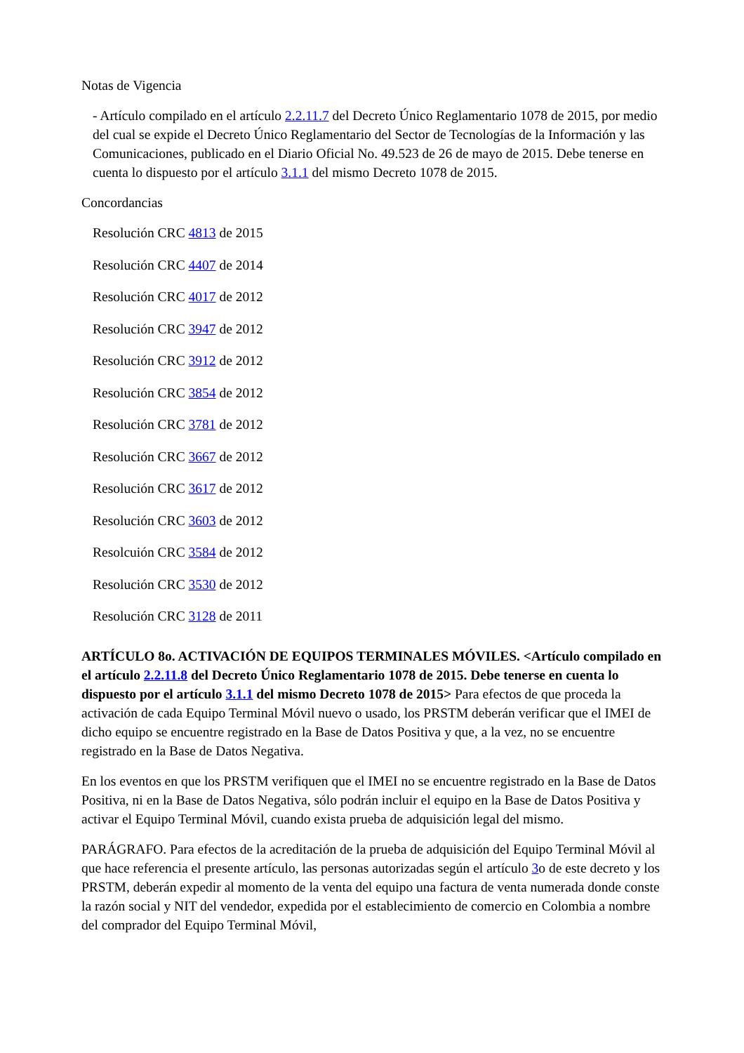Notas de Vigencia
- Artículo compilado en el artículo 2.2.11.7 del Decreto Único Reglamentario 1078 de 2015, por medio del cual se expide el Decreto Único Reglamentario del Sector de Tecnologías de la Información y las Comunicaciones, publicado en el Diario Oficial No. 49.523 de 26 de mayo de 2015. Debe tenerse en cuenta lo dispuesto por el artículo 3.1.1 del mismo Decreto 1078 de 2015.
Concordancias
Resolución CRC 4813 de 2015
Resolución CRC 4407 de 2014
Resolución CRC 4017 de 2012
Resolución CRC 3947 de 2012
Resolución CRC 3912 de 2012
Resolución CRC 3854 de 2012
Resolución CRC 3781 de 2012
Resolución CRC 3667 de 2012
Resolución CRC 3617 de 2012
Resolución CRC 3603 de 2012
Resolcuión CRC 3584 de 2012
Resolución CRC 3530 de 2012
Resolución CRC 3128 de 2011
ARTÍCULO 8o. ACTIVACIÓN DE EQUIPOS TERMINALES MÓVILES. <Artículo compilado en el artículo 2.2.11.8 del Decreto Único Reglamentario 1078 de 2015. Debe tenerse en cuenta lo dispuesto por el artículo 3.1.1 del mismo Decreto 1078 de 2015> Para efectos de que proceda la activación de cada Equipo Terminal Móvil nuevo o usado, los PRSTM deberán verificar que el IMEI de dicho equipo se encuentre registrado en la Base de Datos Positiva y que, a la vez, no se encuentre registrado en la Base de Datos Negativa.
En los eventos en que los PRSTM verifiquen que el IMEI no se encuentre registrado en la Base de Datos Positiva, ni en la Base de Datos Negativa, sólo podrán incluir el equipo en la Base de Datos Positiva y activar el Equipo Terminal Móvil, cuando exista prueba de adquisición legal del mismo.
PARÁGRAFO. Para efectos de la acreditación de la prueba de adquisición del Equipo Terminal Móvil al que hace referencia el presente artículo, las personas autorizadas según el artículo 3o de este decreto y los PRSTM, deberán expedir al momento de la venta del equipo una factura de venta numerada donde conste la razón social y NIT del vendedor, expedida por el establecimiento de comercio en Colombia a nombre del comprador del Equipo Terminal Móvil,